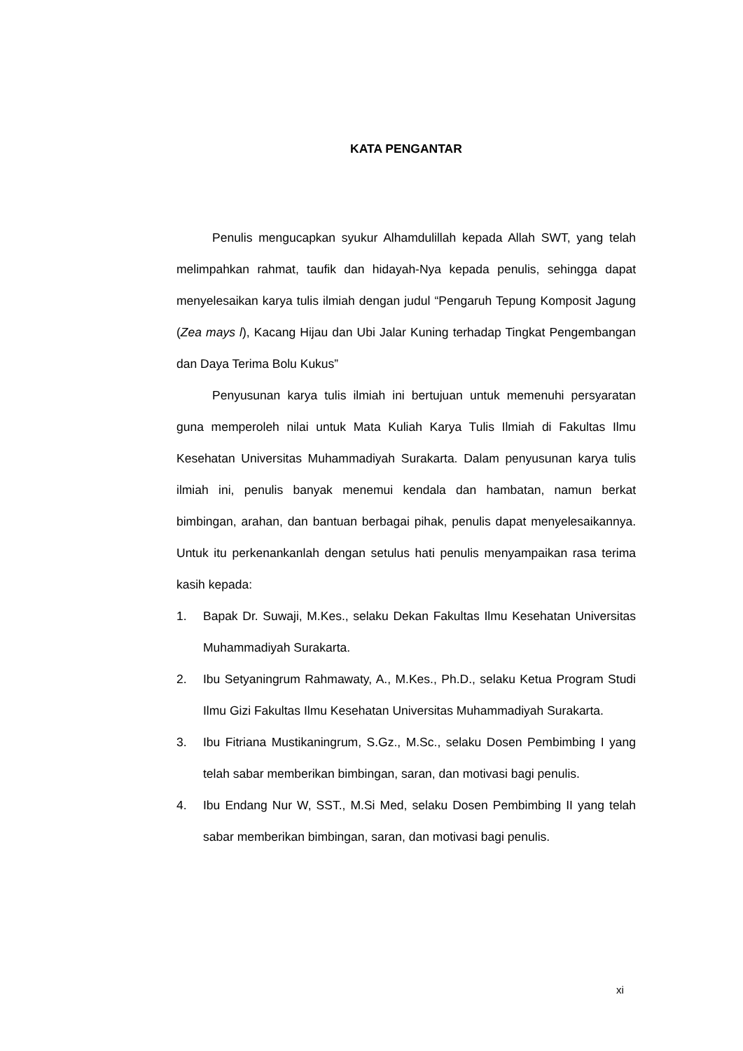KATA PENGANTAR
Penulis mengucapkan syukur Alhamdulillah kepada Allah SWT, yang telah melimpahkan rahmat, taufik dan hidayah-Nya kepada penulis, sehingga dapat menyelesaikan karya tulis ilmiah dengan judul “Pengaruh Tepung Komposit Jagung (Zea mays l), Kacang Hijau dan Ubi Jalar Kuning terhadap Tingkat Pengembangan dan Daya Terima Bolu Kukus”
Penyusunan karya tulis ilmiah ini bertujuan untuk memenuhi persyaratan guna memperoleh nilai untuk Mata Kuliah Karya Tulis Ilmiah di Fakultas Ilmu Kesehatan Universitas Muhammadiyah Surakarta. Dalam penyusunan karya tulis ilmiah ini, penulis banyak menemui kendala dan hambatan, namun berkat bimbingan, arahan, dan bantuan berbagai pihak, penulis dapat menyelesaikannya. Untuk itu perkenankanlah dengan setulus hati penulis menyampaikan rasa terima kasih kepada:
1. Bapak Dr. Suwaji, M.Kes., selaku Dekan Fakultas Ilmu Kesehatan Universitas Muhammadiyah Surakarta.
2. Ibu Setyaningrum Rahmawaty, A., M.Kes., Ph.D., selaku Ketua Program Studi Ilmu Gizi Fakultas Ilmu Kesehatan Universitas Muhammadiyah Surakarta.
3. Ibu Fitriana Mustikaningrum, S.Gz., M.Sc., selaku Dosen Pembimbing I yang telah sabar memberikan bimbingan, saran, dan motivasi bagi penulis.
4. Ibu Endang Nur W, SST., M.Si Med, selaku Dosen Pembimbing II yang telah sabar memberikan bimbingan, saran, dan motivasi bagi penulis.
xi